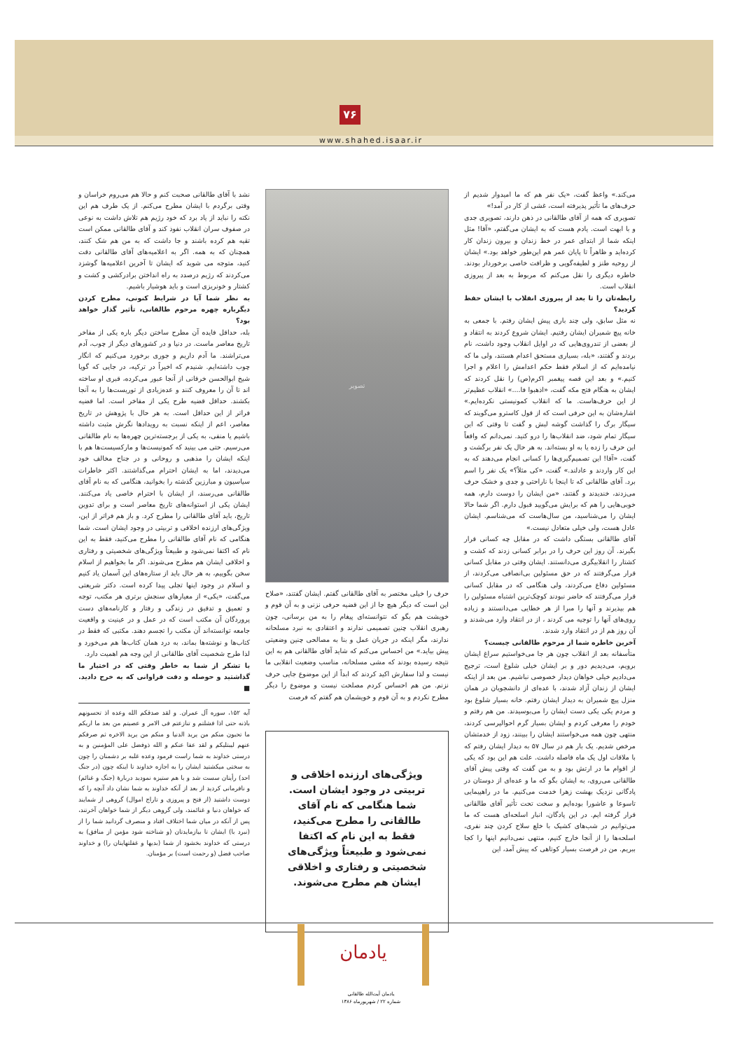۷۶
www.shahed.isaar.ir
می‌کند.» واعظ گفت، «یک نفر هم که ما امیدوار شدیم از حرف‌های ما تأثیر پذیرفته است، غشی از کار در آمد!»
تصویری که همه از آقای طالقانی در ذهن دارند، تصویری جدی و با ابهت است. یادم هست که به ایشان می‌گفتم، «آقا! مثل اینکه شما از ابتدای عمر در خط زندان و بیرون زندان کار کرده‌اید و ظاهراً تا پایان عمر هم این‌طور خواهد بود.» ایشان از روحیه طنز و لطیفه‌گویی و ظرافت خاصی برخوردار بودند. خاطره دیگری را نقل می‌کنم که مربوط به بعد از پیروزی انقلاب است.
رابطه‌تان را تا بعد از پیروزی انقلاب با ایشان حفظ کردید؟
نه مثل سابق، ولی چند باری پیش ایشان رفتم. با جمعی به خانه پیچ شمیران ایشان رفتیم. ایشان شروع کردند به انتقاد و از بعضی از تندروی‌هایی که در اوایل انقلاب وجود داشت، نام بردند و گفتند، «بله، بسیاری مستحق اعدام هستند، ولی ما که نیامده‌ایم که از اسلام فقط حکم اعدامش را اعلام و اجرا کنیم.» و بعد این قصه پیغمبر اکرم(ص) را نقل کردند که ایشان به هنگام فتح مکه گفت، «اذهبوا فا....» انقلاب عظیم‌تر از این حرف‌هاست. ما که انقلاب کمونیستی نکرده‌ایم.» اشاره‌شان به این حرفی است که از قول کاسترو می‌گویند که سیگار برگ را گذاشت گوشه لبش و گفت تا وقتی که این سیگار تمام شود، ضد انقلاب‌ها را درو کنید. نمی‌دانم که واقعاً این حرف را زده یا به او بسته‌اند. به هر حال یک نفر برگشت و گفت، «آقا! این تصمیم‌گیری‌ها را کسانی انجام می‌دهند که به این کار واردند و عادلند.» گفت، «کی مثلاً؟» یک نفر را اسم برد. آقای طالقانی که تا اینجا با ناراحتی و جدی و خشک حرف می‌زدند، خندیدند و گفتند، «من ایشان را دوست دارم، همه خوبی‌هایی را هم که برایش می‌گویید قبول دارم. اگر شما حالا ایشان را می‌شناسید، من سال‌هاست که می‌شناسم. ایشان عادل هست، ولی خیلی متعادل نیست.»
آقای طالقانی بستگی داشت که در مقابل چه کسانی قرار بگیرند. آن روز این حرف را در برابر کسانی زدند که کشت و کشتار را انقلابیگری می‌دانستند. ایشان وقتی در مقابل کسانی قرار می‌گرفتند که در حق مسئولین بی‌انصافی می‌کردند، از مسئولین دفاع می‌کردند، ولی هنگامی که در مقابل کسانی قرار می‌گرفتند که حاضر نبودند کوچک‌ترین اشتباه مسئولین را هم بپذیرند و آنها را مبرا از هر خطایی می‌دانستند و زیاده روی‌های آنها را توجیه می کردند ، از در انتقاد وارد می‌شدند و آن روز هم از در انتقاد وارد شدند.
آخرین خاطره شما از مرحوم طالقانی چیست؟
متأسفانه بعد از انقلاب چون هر جا می‌خواستیم سراغ ایشان برویم، می‌دیدیم دور و بر ایشان خیلی شلوغ است، ترجیح می‌دادیم خیلی خواهان دیدار خصوصی نباشیم. من بعد از اینکه ایشان از زندان آزاد شدند، با عده‌ای از دانشجویان در همان منزل پیچ شمیران به دیدار ایشان رفتم. خانه بسیار شلوغ بود و مردم یکی یکی دست ایشان را می‌بوسیدند. من هم رفتم و خودم را معرفی کردم و ایشان بسیار گرم احوالپرسی کردند، منتهی چون همه می‌خواستند ایشان را ببینند، زود از خدمتشان مرخص شدیم. یک بار هم در سال ۵۷ به دیدار ایشان رفتم که با ملاقات اول یک ماه فاصله داشت. علت هم این بود که یکی از اقوام ما در ارتش بود و به من گفت که وقتی پیش آقای طالقانی می‌روی، به ایشان بگو که ما و عده‌ای از دوستان در پادگانی نزدیک بهشت زهرا خدمت می‌کنیم. ما در راهپیمایی تاسوعا و عاشورا بوده‌ایم و سخت تحت تأثیر آقای طالقانی قرار گرفته ایم. در این پادگان، انبار اسلحه‌ای هست که ما می‌توانیم در شب‌های کشیک با خلع سلاح کردن چند نفری، اسلحه‌ها را از آنجا خارج کنیم، منتهی نمی‌دانیم اینها را کجا ببریم. من در فرصت بسیار کوتاهی که پیش آمد، این
تصویر
حرف را خیلی مختصر به آقای طالقانی گفتم. ایشان گفتند، «صلاح این است که دیگر هیچ جا از این قضیه حرفی نزنی و به آن قوم و خویشت هم بگو که نتوانسته‌ای پیغام را به من برسانی، چون رهبری انقلاب چنین تصمیمی ندارند و اعتقادی به نبرد مسلحانه ندارند، مگر اینکه در جریان عمل و بنا به مصالحی چنین وضعیتی پیش بیاید.» من احساس می‌کنم که شاید آقای طالقانی هم به این نتیجه رسیده بودند که مشی مسلحانه، مناسب وضعیت انقلابی ما نیست و لذا سفارش اکید کردند که ابداً از این موضوع جایی حرف نزنم. من هم احساس کردم مصلحت نیست و موضوع را دیگر مطرح نکردم و به آن قوم و خویشمان هم گفتم که فرصت
ویژگی‌های ارزنده اخلاقی و تربیتی در وجود ایشان است. شما هنگامی که نام آقای طالقانی را مطرح می‌کنید، فقط به این نام که اکتفا نمی‌شود و طبیعتاً ویژگی‌های شخصیتی و رفتاری و اخلاقی ایشان هم مطرح می‌شوند.
نشد با آقای طالقانی صحبت کنم و حالا هم می‌روم خراسان و وقتی برگردم با ایشان مطرح می‌کنم. از یک طرف هم این نکته را نباید از یاد برد که خود رژیم هم تلاش داشت به نوعی در صفوف سران انقلاب نفوذ کند و آقای طالقانی ممکن است تقیه هم کرده باشند و جا داشت که به من هم شک کنند، همچنان که به همه. اگر به اعلامیه‌های آقای طالقانی دقت کنید، متوجه می شوید که ایشان تا آخرین اعلامیه‌ها گوشزد می‌کردند که رژیم درصدد به راه انداختن برادرکشی و کشت و کشتار و خونریزی است و باید هوشیار باشیم.
به نظر شما آیا در شرایط کنونی، مطرح کردن دیگرباره چهره مرحوم طالقانی، تأثیر گذار خواهد بود؟
بله، حداقل فایده آن مطرح ساختن دیگر باره یکی از مفاخر تاریخ معاصر ماست. در دنیا و در کشورهای دیگر از چوب، آدم می‌تراشند. ما آدم داریم و جوری برخورد می‌کنیم که انگار چوب داشته‌ایم. شنیدم که اخیراً در ترکیه، در جایی که گویا شیخ ابوالحسن خرقانی از آنجا عبور می‌کرده، قبری او ساخته اند تا آن را معروف کنند و عده‌زیادی از توریست‌ها را به آنجا بکشند. حداقل قضیه طرح یکی از مفاخر است. اما قضیه فراتر از این حداقل است. به هر حال با پژوهش در تاریخ معاصر، اعم از اینکه نسبت به رویدادها نگرش مثبت داشته باشیم یا منفی، به یکی از برجسته‌ترین چهره‌ها به نام طالقانی می‌رسیم. حتی می بینید که کمونیست‌ها و مارکسیست‌ها هم با اینکه ایشان را مذهبی و روحانی و در جناح مخالف خود می‌دیدند، اما به ایشان احترام می‌گذاشتند. اکثر خاطرات سیاسیون و مبارزین گذشته را بخوانید، هنگامی که به نام آقای طالقانی می‌رسند، از ایشان با احترام خاصی یاد می‌کنند. ایشان یکی از استوانه‌های تاریخ معاصر است و برای تدوین تاریخ، باید آقای طالقانی را مطرح کرد. و باز هم فراتر از این، ویژگی‌های ارزنده اخلاقی و تربیتی در وجود ایشان است. شما هنگامی که نام آقای طالقانی را مطرح می‌کنید، فقط به این نام که اکتفا نمی‌شود و طبیعتاً ویژگی‌های شخصیتی و رفتاری و اخلاقی ایشان هم مطرح می‌شوند. اگر ما بخواهیم از اسلام سخن بگوییم، به هر حال باید از ستاره‌های این آسمان یاد کنیم و اسلام در وجود اینها تجلی پیدا کرده است. دکتر شریعتی می‌گفت، «یکی» از معیارهای سنجش برتری هر مکتب، توجه و تعمیق و تدقیق در زندگی و رفتار و کارنامه‌های دست پروردگان آن مکتب است که در عمل و در عینیت و واقعیت جامعه توانسته‌اند آن مکتب را تجسم دهند. مکتبی که فقط در کتاب‌ها و نوشته‌ها بماند، به درد همان کتاب‌ها هم می‌خورد و لذا طرح شخصیت آقای طالقانی از این وجه هم اهمیت دارد.
با تشکر از شما به خاطر وقتی که در اختیار ما گذاشتید و حوصله و دقت فراوانی که به خرج دادید. ■
آیه ۱۵۲، سوره آل عمران. و لقد صدقکم الله وعده اذ تحسونهم باذنه حتی اذا فشلتم و تنازعتم فی الامر و عصیتم من بعد ما اریکم ما تحبون منکم من یرید الدنیا و منکم من یرید الاخره ثم صرفکم عنهم لیبتلیکم و لقد عفا عنکم و الله ذوفضل علی المؤمنین و به درستی خداوند به شما راست فرمود وعده غلبه بر دشمنان را چون به سختی میکشتید ایشان را به اجازه خداوند تا اینکه چون (در جنگ احد) رأیتان سست شد و با هم ستیزه نمودید دربارهٔ (جنگ و غنائم) و نافرمانی کردید از بعد از آنکه خداوند به شما نشان داد آنچه را که دوست داشتید (از فتح و پیروزی و تاراج اموال) گروهی از شمایند که خواهان دنیا و غنائمند، ولی گروهی دیگر از شما خواهان آخرتند، پس از آنکه در میان شما اختلاف افتاد و منصرف گردانید شما را از (نبرد با) ایشان تا بیازمایدتان (و شناخته شود مؤمن از منافق) به درستی که خداوند بخشود از شما (بدیها و غفلتهایتان را) و خداوند صاحب فضل (و رحمت است) بر مؤمنان.
یادمان
یادمان آیت‌الله طالقانی
شماره ۲۲ / شهریورماه ۱۳۸۶